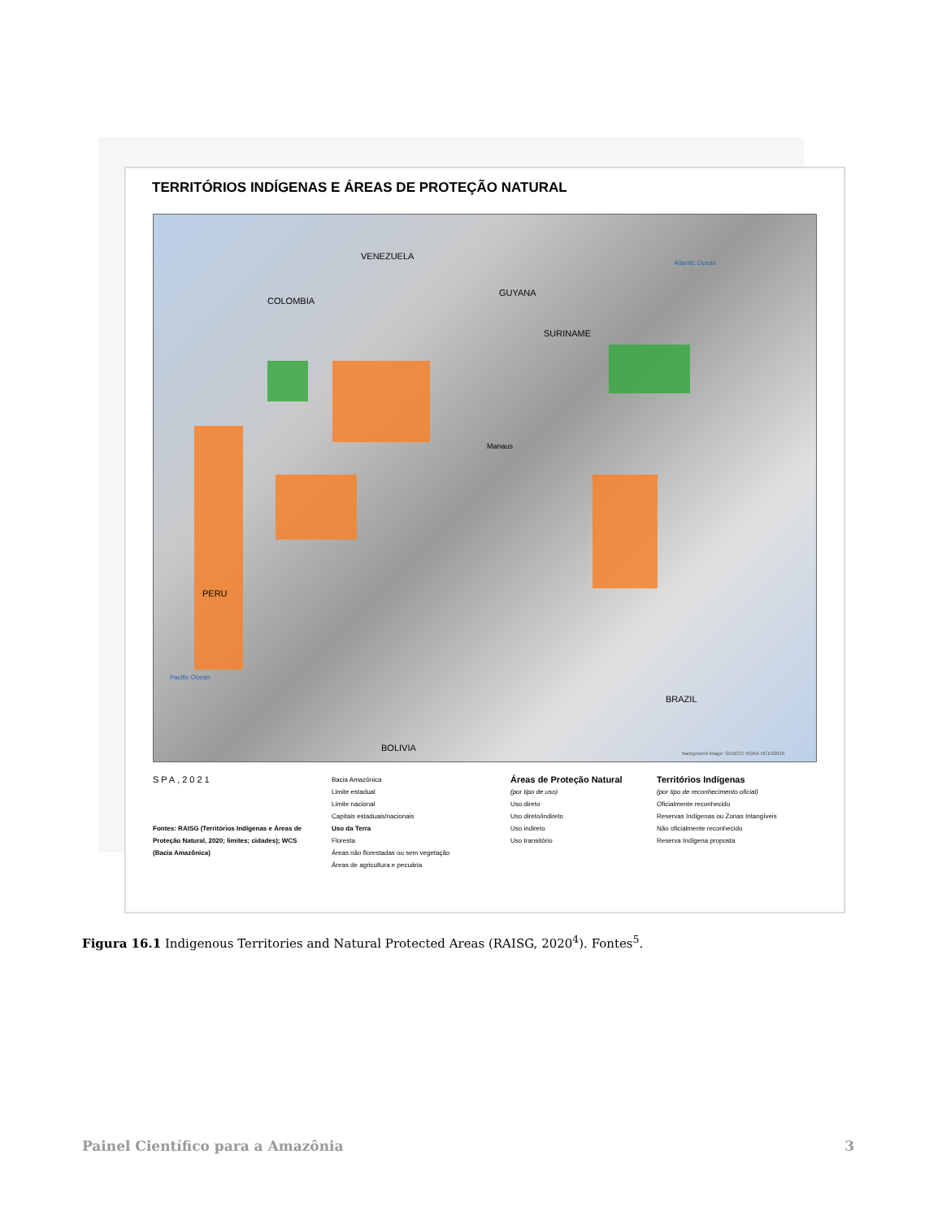TERRITÓRIOS INDÍGENAS E ÁREAS DE PROTEÇÃO NATURAL
VENEZUELA
COLOMBIA
GUYANA
SURINAME
Manaus
PERU
BOLIVIA
BRAZIL
Atlantic Ocean
Pacific Ocean
Background image: GEBCO; NOAA NCEI/2019
SPA,2021
Fontes: RAISG (Territórios Indígenas e Áreas de Proteção Natural, 2020; limites; cidades); WCS (Bacia Amazônica)
Bacia Amazônica
Limite estadual
Limite nacional
Capitais estaduais/nacionais
Uso da Terra
Floresta
Áreas não florestadas ou sem vegetação
Áreas de agricultura e pecuária
Áreas de Proteção Natural
(por tipo de uso)
Uso direto
Uso direto/indireto
Uso indireto
Uso transitório
Territórios Indígenas
(por tipo de reconhecimento oficial)
Oficialmente reconhecido
Reservas Indígenas ou Zonas Intangíveis
Não oficialmente reconhecido
Reserva Indígena proposta
Figura 16.1 Indigenous Territories and Natural Protected Areas (RAISG, 2020<sup>4</sup>). Fontes<sup>5</sup>.
Painel Científico para a Amazônia 3